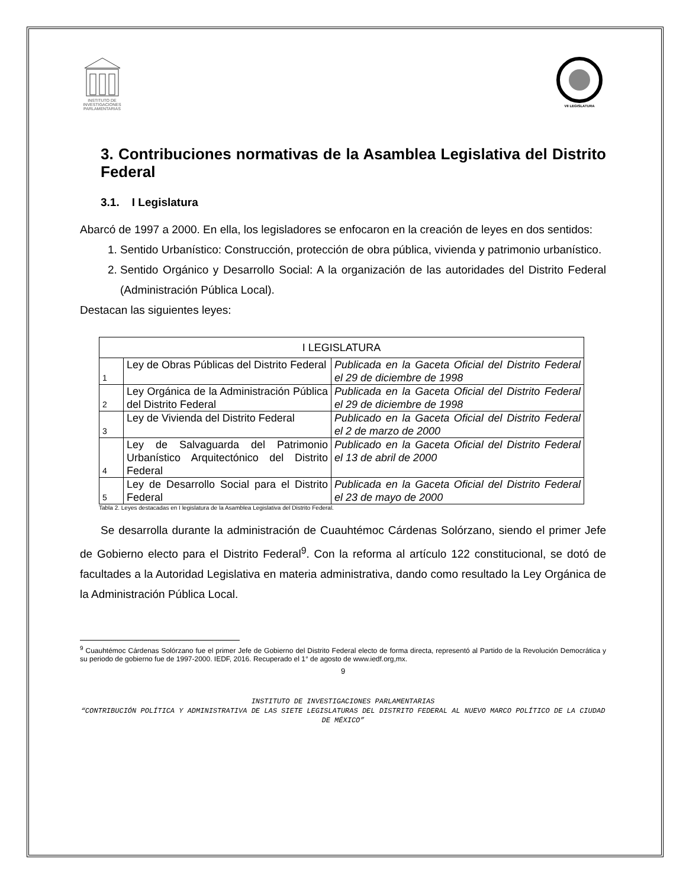INSTITUTO DE INVESTIGACIONES PARLAMENTARIAS
VII LEGISLATURA
3. Contribuciones normativas de la Asamblea Legislativa del Distrito Federal
3.1. I Legislatura
Abarcó de 1997 a 2000. En ella, los legisladores se enfocaron en la creación de leyes en dos sentidos:
1. Sentido Urbanístico: Construcción, protección de obra pública, vivienda y patrimonio urbanístico.
2. Sentido Orgánico y Desarrollo Social: A la organización de las autoridades del Distrito Federal (Administración Pública Local).
Destacan las siguientes leyes:
| I LEGISLATURA | | |
| --- | --- | --- |
| 1 | Ley de Obras Públicas del Distrito Federal | Publicada en la Gaceta Oficial del Distrito Federal el 29 de diciembre de 1998 |
| 2 | Ley Orgánica de la Administración Pública del Distrito Federal | Publicada en la Gaceta Oficial del Distrito Federal el 29 de diciembre de 1998 |
| 3 | Ley de Vivienda del Distrito Federal | Publicado en la Gaceta Oficial del Distrito Federal el 2 de marzo de 2000 |
| 4 | Ley de Salvaguarda del Patrimonio Urbanístico Arquitectónico del Distrito Federal | Publicado en la Gaceta Oficial del Distrito Federal el 13 de abril de 2000 |
| 5 | Ley de Desarrollo Social para el Distrito Federal | Publicada en la Gaceta Oficial del Distrito Federal el 23 de mayo de 2000 |
Tabla 2. Leyes destacadas en I legislatura de la Asamblea Legislativa del Distrito Federal.
Se desarrolla durante la administración de Cuauhtémoc Cárdenas Solórzano, siendo el primer Jefe de Gobierno electo para el Distrito Federal<sup>9</sup>. Con la reforma al artículo 122 constitucional, se dotó de facultades a la Autoridad Legislativa en materia administrativa, dando como resultado la Ley Orgánica de la Administración Pública Local.
<sup>9</sup> Cuauhtémoc Cárdenas Solórzano fue el primer Jefe de Gobierno del Distrito Federal electo de forma directa, representó al Partido de la Revolución Democrática y su periodo de gobierno fue de 1997-2000. IEDF, 2016. Recuperado el 1° de agosto de www.iedf.org,mx.
9
INSTITUTO DE INVESTIGACIONES PARLAMENTARIAS
“CONTRIBUCIÓN POLÍTICA Y ADMINISTRATIVA DE LAS SIETE LEGISLATURAS DEL DISTRITO FEDERAL AL NUEVO MARCO POLÍTICO DE LA CIUDAD DE MÉXICO”